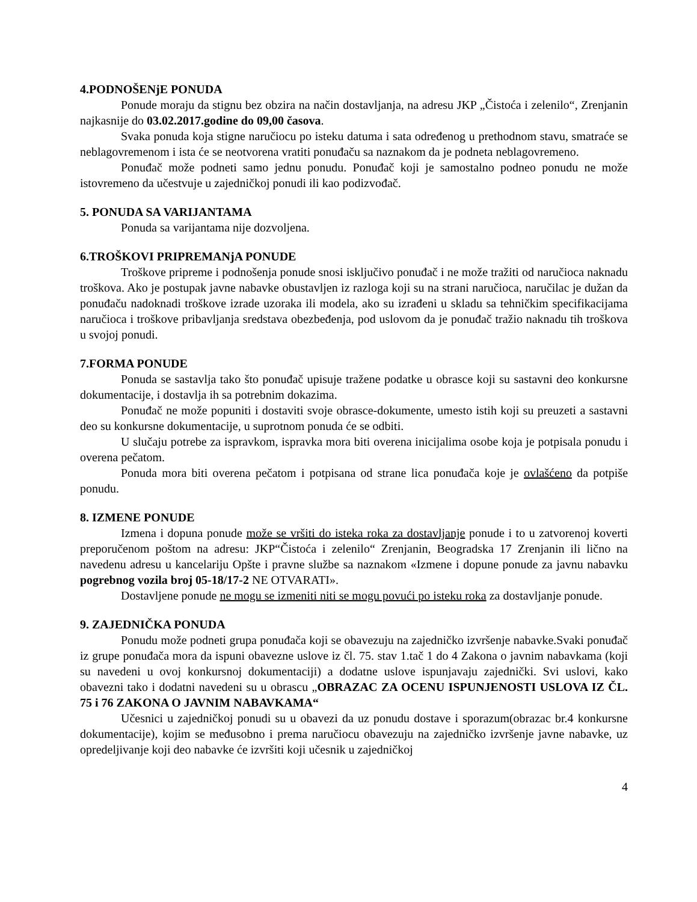4.PODNOŠENjE PONUDA
Ponude moraju da stignu bez obzira na način dostavljanja, na adresu JKP „Čistoća i zelenilo“, Zrenjanin najkasnije do 03.02.2017.godine do 09,00 časova.
Svaka ponuda koja stigne naručiocu po isteku datuma i sata određenog u prethodnom stavu, smatraće se neblagovremenom i ista će se neotvorena vratiti ponuđaču sa naznakom da je podneta neblagovremeno.
Ponuđač može podneti samo jednu ponudu. Ponuđač koji je samostalno podneo ponudu ne može istovremeno da učestvuje u zajedničkoj ponudi ili kao podizvođač.
5. PONUDA SA VARIJANTAMA
Ponuda sa varijantama nije dozvoljena.
6.TROŠKOVI PRIPREMANjA PONUDE
Troškove pripreme i podnošenja ponude snosi isključivo ponuđač i ne može tražiti od naručioca naknadu troškova. Ako je postupak javne nabavke obustavljen iz razloga koji su na strani naručioca, naručilac je dužan da ponuđaču nadoknadi troškove izrade uzoraka ili modela, ako su izrađeni u skladu sa tehničkim specifikacijama naručioca i troškove pribavljanja sredstava obezbeđenja, pod uslovom da je ponuđač tražio naknadu tih troškova u svojoj ponudi.
7.FORMA PONUDE
Ponuda se sastavlja tako što ponuđač upisuje tražene podatke u obrasce koji su sastavni deo konkursne dokumentacije, i dostavlja ih sa potrebnim dokazima.
Ponuđač ne može popuniti i dostaviti svoje obrasce-dokumente, umesto istih koji su preuzeti a sastavni deo su konkursne dokumentacije, u suprotnom ponuda će se odbiti.
U slučaju potrebe za ispravkom, ispravka mora biti overena inicijalima osobe koja je potpisala ponudu i overena pečatom.
Ponuda mora biti overena pečatom i potpisana od strane lica ponuđača koje je ovlašćeno da potpiše ponudu.
8. IZMENE PONUDE
Izmena i dopuna ponude može se vršiti do isteka roka za dostavljanje ponude i to u zatvorenoj koverti preporučenom poštom na adresu: JKP“Čistoća i zelenilo“ Zrenjanin, Beogradska 17 Zrenjanin ili lično na navedenu adresu u kancelariju Opšte i pravne službe sa naznakom «Izmene i dopune ponude za javnu nabavku pogrebnog vozila broj 05-18/17-2 NE OTVARATI».
Dostavljene ponude ne mogu se izmeniti niti se mogu povući po isteku roka za dostavljanje ponude.
9. ZAJEDNIČKA PONUDA
Ponudu može podneti grupa ponuđača koji se obavezuju na zajedničko izvršenje nabavke.Svaki ponuđač iz grupe ponuđača mora da ispuni obavezne uslove iz čl. 75. stav 1.tač 1 do 4 Zakona o javnim nabavkama (koji su navedeni u ovoj konkursnoj dokumentaciji) a dodatne uslove ispunjavaju zajednički. Svi uslovi, kako obavezni tako i dodatni navedeni su u obrascu „OBRAZAC ZA OCENU ISPUNJENOSTI USLOVA IZ ČL. 75 i 76 ZAKONA O JAVNIM NABAVKAMA“
Učesnici u zajedničkoj ponudi su u obavezi da uz ponudu dostave i sporazum(obrazac br.4 konkursne dokumentacije), kojim se međusobno i prema naručiocu obavezuju na zajedničko izvršenje javne nabavke, uz opredeljivanje koji deo nabavke će izvršiti koji učesnik u zajedničkoj
4